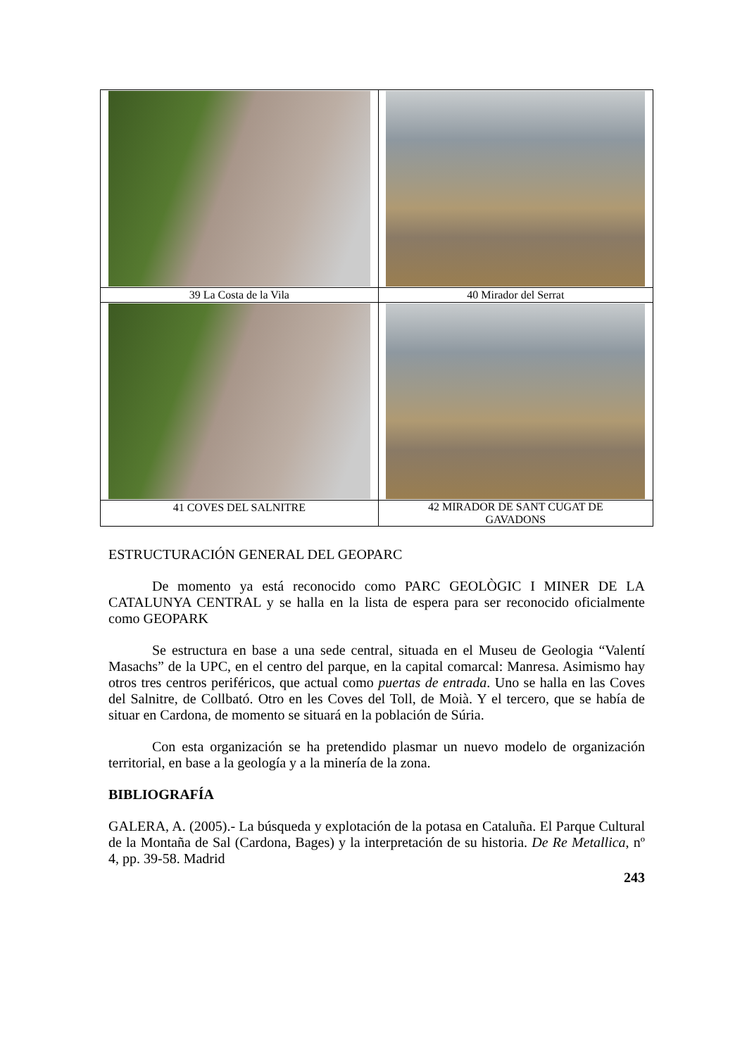| 39 La Costa de la Vila | 40 Mirador del Serrat |
| 41 COVES DEL SALNITRE | 42 MIRADOR DE SANT CUGAT DE GAVADONS |
ESTRUCTURACIÓN GENERAL DEL GEOPARC
De momento ya está reconocido como PARC GEOLÒGIC I MINER DE LA CATALUNYA CENTRAL y se halla en la lista de espera para ser reconocido oficialmente como GEOPARK
Se estructura en base a una sede central, situada en el Museu de Geologia “Valentí Masachs” de la UPC, en el centro del parque, en la capital comarcal: Manresa. Asimismo hay otros tres centros periféricos, que actual como puertas de entrada. Uno se halla en las Coves del Salnitre, de Collbató. Otro en les Coves del Toll, de Moià. Y el tercero, que se había de situar en Cardona, de momento se situará en la población de Súria.
Con esta organización se ha pretendido plasmar un nuevo modelo de organización territorial, en base a la geología y a la minería de la zona.
BIBLIOGRAFÍA
GALERA, A. (2005).- La búsqueda y explotación de la potasa en Cataluña. El Parque Cultural de la Montaña de Sal (Cardona, Bages) y la interpretación de su historia. De Re Metallica, nº 4, pp. 39-58. Madrid
243